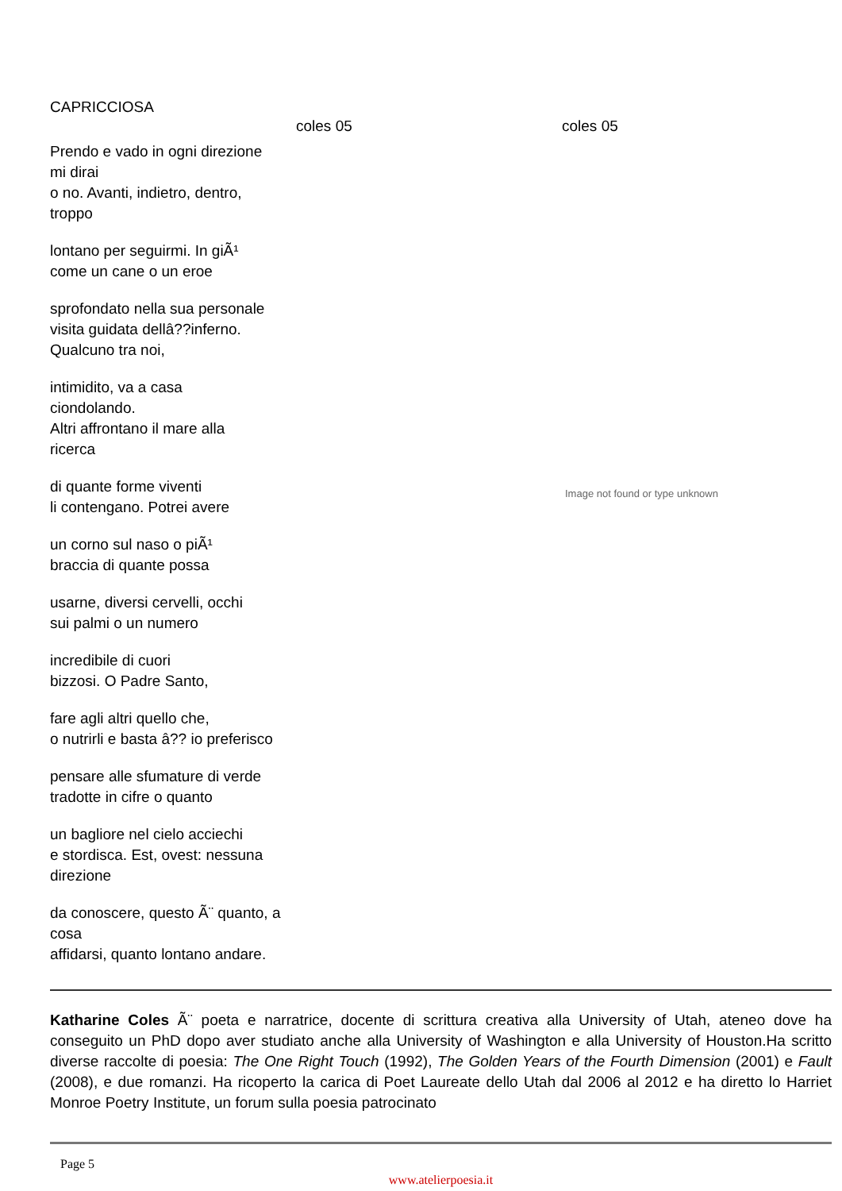CAPRICCIOSA
Prendo e vado in ogni direzione
mi dirai
o no. Avanti, indietro, dentro,
troppo
lontano per seguirmi. In giÃ¹
come un cane o un eroe
sprofondato nella sua personale
visita guidata dellâ??inferno.
Qualcuno tra noi,
intimidito, va a casa
ciondolando.
Altri affrontano il mare alla
ricerca
di quante forme viventi
li contengano. Potrei avere
un corno sul naso o piÃ¹
braccia di quante possa
usarne, diversi cervelli, occhi
sui palmi o un numero
incredibile di cuori
bizzosi. O Padre Santo,
fare agli altri quello che,
o nutrirli e basta â?? io preferisco
pensare alle sfumature di verde
tradotte in cifre o quanto
un bagliore nel cielo acciechi
e stordisca. Est, ovest: nessuna direzione
da conoscere, questo Ã¨ quanto, a cosa
affidarsi, quanto lontano andare.
coles 05 coles 05
Image not found or type unknown
Katharine Coles Ã¨ poeta e narratrice, docente di scrittura creativa alla University of Utah, ateneo dove ha conseguito un PhD dopo aver studiato anche alla University of Washington e alla University of Houston.Ha scritto diverse raccolte di poesia: The One Right Touch (1992), The Golden Years of the Fourth Dimension (2001) e Fault (2008), e due romanzi. Ha ricoperto la carica di Poet Laureate dello Utah dal 2006 al 2012 e ha diretto lo Harriet Monroe Poetry Institute, un forum sulla poesia patrocinato
Page 5
www.atelierpoesia.it